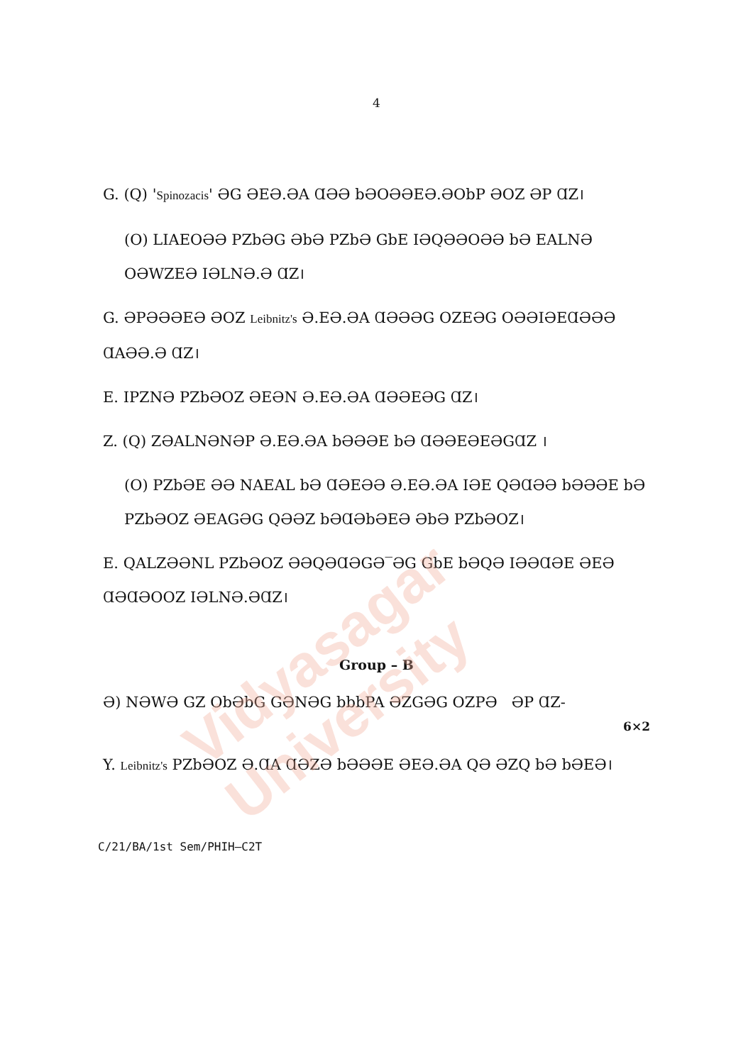Vidyasagar University
4
G. (Q) 'Spinozacis' ƏG ƏEƏ.ƏA ⱭƏƏ bƏOƏƏEƏ.ƏObP ƏOZ ƏP ⱭZ।
(O) LIAEOƏƏ PZbƏG ƏbƏ PZbƏ GbE IƏQƏƏOƏƏ bƏ EALNƏ OƏWZEƏ IƏLNƏ.Ə ⱭZ।
G. ƏPƏƏƏEƏ ƏOZ Leibnitz's Ə.EƏ.ƏA ⱭƏƏƏG OZEƏG OƏƏIƏEⱭƏƏƏ ⱭAƏƏ.Ə ⱭZ।
E. IPZNƏ PZbƏOZ ƏEƏN Ə.EƏ.ƏA ⱭƏƏEƏG ⱭZ।
Z. (Q) ZƏALNƏNƏP Ə.EƏ.ƏA bƏƏƏE bƏ ⱭƏƏEƏEƏGⱭZ ।
(O) PZbƏE ƏƏ NAEAL bƏ ⱭƏEƏƏ Ə.EƏ.ƏA IƏE QƏⱭƏƏ bƏƏƏE bƏ PZbƏOZ ƏEAGƏG QƏƏZ bƏⱭƏbƏEƏ ƏbƏ PZbƏOZ।
E. QALZƏƏNL PZbƏOZ ƏƏQƏⱭƏGƏ‾ƏG GbE bƏQƏ IƏƏⱭƏE ƏEƏ ⱭƏⱭƏOOZ IƏLNƏ.ƏⱭZ।
Group – B
Ə) NƏWƏ GZ ObƏbG GƏNƏG bbbPA ƏZGƏG OZPƏ ƏP ⱭZ-
6×2
Y. Leibnitz's PZbƏOZ Ə.ⱭA ⱭƏZƏ bƏƏƏE ƏEƏ.ƏA QƏ ƏZQ bƏ bƏEƏ।
C/21/BA/1st Sem/PHIH–C2T